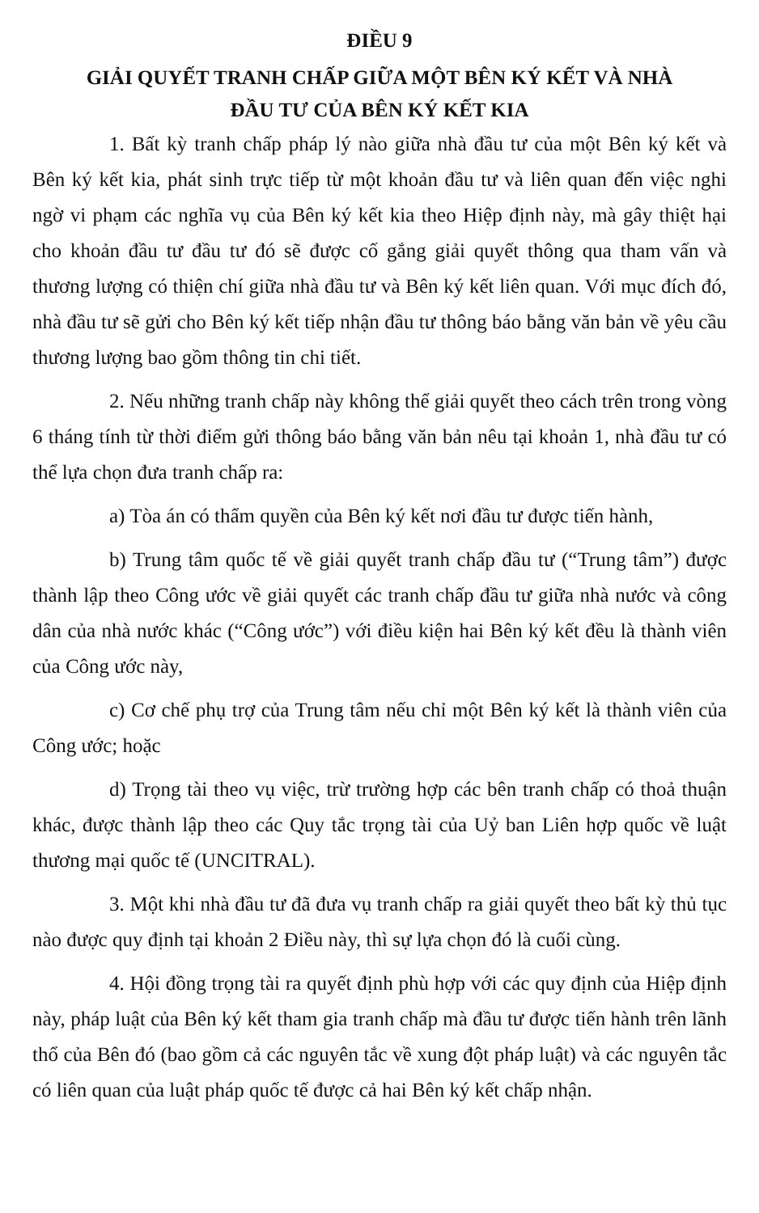ĐIỀU 9
GIẢI QUYẾT TRANH CHẤP GIỮA MỘT BÊN KÝ KẾT VÀ NHÀ
ĐẦU TƯ CỦA BÊN KÝ KẾT KIA
1. Bất kỳ tranh chấp pháp lý nào giữa nhà đầu tư của một Bên ký kết và Bên ký kết kia, phát sinh trực tiếp từ một khoản đầu tư và liên quan đến việc nghi ngờ vi phạm các nghĩa vụ của Bên ký kết kia theo Hiệp định này, mà gây thiệt hại cho khoản đầu tư đầu tư đó sẽ được cố gắng giải quyết thông qua tham vấn và thương lượng có thiện chí giữa nhà đầu tư và Bên ký kết liên quan. Với mục đích đó, nhà đầu tư sẽ gửi cho Bên ký kết tiếp nhận đầu tư thông báo bằng văn bản về yêu cầu thương lượng bao gồm thông tin chi tiết.
2. Nếu những tranh chấp này không thể giải quyết theo cách trên trong vòng 6 tháng tính từ thời điểm gửi thông báo bằng văn bản nêu tại khoản 1, nhà đầu tư có thể lựa chọn đưa tranh chấp ra:
a) Tòa án có thẩm quyền của Bên ký kết nơi đầu tư được tiến hành,
b) Trung tâm quốc tế về giải quyết tranh chấp đầu tư (“Trung tâm”) được thành lập theo Công ước về giải quyết các tranh chấp đầu tư giữa nhà nước và công dân của nhà nước khác (“Công ước”) với điều kiện hai Bên ký kết đều là thành viên của Công ước này,
c) Cơ chế phụ trợ của Trung tâm nếu chỉ một Bên ký kết là thành viên của Công ước; hoặc
d) Trọng tài theo vụ việc, trừ trường hợp các bên tranh chấp có thoả thuận khác, được thành lập theo các Quy tắc trọng tài của Uỷ ban Liên hợp quốc về luật thương mại quốc tế (UNCITRAL).
3. Một khi nhà đầu tư đã đưa vụ tranh chấp ra giải quyết theo bất kỳ thủ tục nào được quy định tại khoản 2 Điều này, thì sự lựa chọn đó là cuối cùng.
4. Hội đồng trọng tài ra quyết định phù hợp với các quy định của Hiệp định này, pháp luật của Bên ký kết tham gia tranh chấp mà đầu tư được tiến hành trên lãnh thổ của Bên đó (bao gồm cả các nguyên tắc về xung đột pháp luật) và các nguyên tắc có liên quan của luật pháp quốc tế được cả hai Bên ký kết chấp nhận.